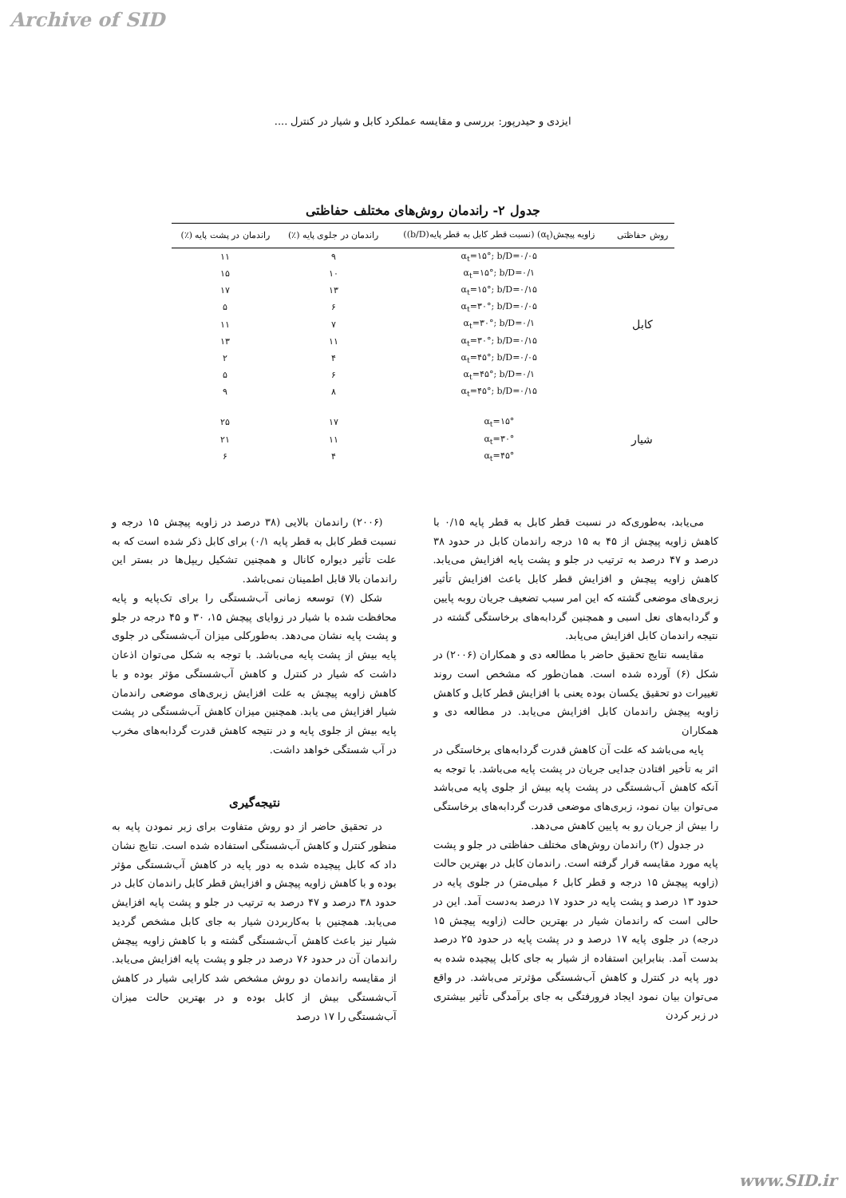Archive of SID
ایزدی و حیدرپور: بررسی و مقایسه عملکرد کابل و شیار در کنترل ....
جدول ۲- راندمان روش‌های مختلف حفاظتی
| روش حفاظتی | زاویه پیچش(α<sub>t</sub>) (نسبت قطر کابل به قطر پایه(b/D)) | راندمان در جلوی پایه (٪) | راندمان در پشت پایه (٪) |
| --- | --- | --- | --- |
| کابل | α<sub>t</sub>=۱۵°; b/D=۰/۰۵ | ۹ | ۱۱ |
| | α<sub>t</sub>=۱۵°; b/D=۰/۱ | ۱۰ | ۱۵ |
| | α<sub>t</sub>=۱۵°; b/D=۰/۱۵ | ۱۳ | ۱۷ |
| | α<sub>t</sub>=۳۰°; b/D=۰/۰۵ | ۶ | ۵ |
| | α<sub>t</sub>=۳۰°; b/D=۰/۱ | ۷ | ۱۱ |
| | α<sub>t</sub>=۳۰°; b/D=۰/۱۵ | ۱۱ | ۱۳ |
| | α<sub>t</sub>=۴۵°; b/D=۰/۰۵ | ۴ | ۲ |
| | α<sub>t</sub>=۴۵°; b/D=۰/۱ | ۶ | ۵ |
| | α<sub>t</sub>=۴۵°; b/D=۰/۱۵ | ۸ | ۹ |
| شیار | α<sub>t</sub>=۱۵° | ۱۷ | ۲۵ |
| | α<sub>t</sub>=۳۰° | ۱۱ | ۲۱ |
| | α<sub>t</sub>=۴۵° | ۴ | ۶ |
می‌یابد، به‌طوری‌که در نسبت قطر کابل به قطر پایه ۰/۱۵ با کاهش زاویه پیچش از ۴۵ به ۱۵ درجه راندمان کابل در حدود ۳۸ درصد و ۴۷ درصد به ترتیب در جلو و پشت پایه افزایش می‌یابد. کاهش زاویه پیچش و افزایش قطر کابل باعث افزایش تأثیر زبری‌های موضعی گشته که این امر سبب تضعیف جریان روبه پایین و گردابه‌های نعل اسبی و همچنین گردابه‌های برخاستگی گشته در نتیجه راندمان کابل افزایش می‌یابد.
مقایسه نتایج تحقیق حاضر با مطالعه دی و همکاران (۲۰۰۶) در شکل (۶) آورده شده است. همان‌طور که مشخص است روند تغییرات دو تحقیق یکسان بوده یعنی با افزایش قطر کابل و کاهش زاویه پیچش راندمان کابل افزایش می‌یابد. در مطالعه دی و همکاران
پایه می‌باشد که علت آن کاهش قدرت گردابه‌های برخاستگی در اثر به تأخیر افتادن جدایی جریان در پشت پایه می‌باشد. با توجه به آنکه کاهش آب‌شستگی در پشت پایه بیش از جلوی پایه می‌باشد می‌توان بیان نمود، زبری‌های موضعی قدرت گردابه‌های برخاستگی را بیش از جریان رو به پایین کاهش می‌دهد.
در جدول (۲) راندمان روش‌های مختلف حفاظتی در جلو و پشت پایه مورد مقایسه قرار گرفته است. راندمان کابل در بهترین حالت (زاویه پیچش ۱۵ درجه و قطر کابل ۶ میلی‌متر) در جلوی پایه در حدود ۱۳ درصد و پشت پایه در حدود ۱۷ درصد به‌دست آمد. این در حالی است که راندمان شیار در بهترین حالت (زاویه پیچش ۱۵ درجه) در جلوی پایه ۱۷ درصد و در پشت پایه در حدود ۲۵ درصد بدست آمد. بنابراین استفاده از شیار به جای کابل پیچیده شده به دور پایه در کنترل و کاهش آب‌شستگی مؤثرتر می‌باشد. در واقع می‌توان بیان نمود ایجاد فرورفتگی به جای برآمدگی تأثیر بیشتری در زبر کردن
(۲۰۰۶) راندمان بالایی (۳۸ درصد در زاویه پیچش ۱۵ درجه و نسبت قطر کابل به قطر پایه ۰/۱) برای کابل ذکر شده است که به علت تأثیر دیواره کانال و همچنین تشکیل ریپل‌ها در بستر این راندمان بالا قابل اطمینان نمی‌باشد.
شکل (۷) توسعه زمانی آب‌شستگی را برای تک‌پایه و پایه محافظت شده با شیار در زوایای پیچش ۱۵، ۳۰ و ۴۵ درجه در جلو و پشت پایه نشان می‌دهد. به‌طورکلی میزان آب‌شستگی در جلوی پایه بیش از پشت پایه می‌باشد. با توجه به شکل می‌توان اذعان داشت که شیار در کنترل و کاهش آب‌شستگی مؤثر بوده و با کاهش زاویه پیچش به علت افزایش زبری‌های موضعی راندمان شیار افزایش می یابد. همچنین میزان کاهش آب‌شستگی در پشت پایه بیش از جلوی پایه و در نتیجه کاهش قدرت گردابه‌های مخرب در آب شستگی خواهد داشت.
نتیجه‌گیری
در تحقیق حاضر از دو روش متفاوت برای زبر نمودن پایه به منظور کنترل و کاهش آب‌شستگی استفاده شده است. نتایج نشان داد که کابل پیچیده شده به دور پایه در کاهش آب‌شستگی مؤثر بوده و با کاهش زاویه پیچش و افزایش قطر کابل راندمان کابل در حدود ۳۸ درصد و ۴۷ درصد به ترتیب در جلو و پشت پایه افزایش می‌یابد. همچنین با به‌کاربردن شیار به جای کابل مشخص گردید شیار نیز باعث کاهش آب‌شستگی گشته و با کاهش زاویه پیچش راندمان آن در حدود ۷۶ درصد در جلو و پشت پایه افزایش می‌یابد. از مقایسه راندمان دو روش مشخص شد کارایی شیار در کاهش آب‌شستگی بیش از کابل بوده و در بهترین حالت میزان آب‌شستگی را ۱۷ درصد
www.SID.ir